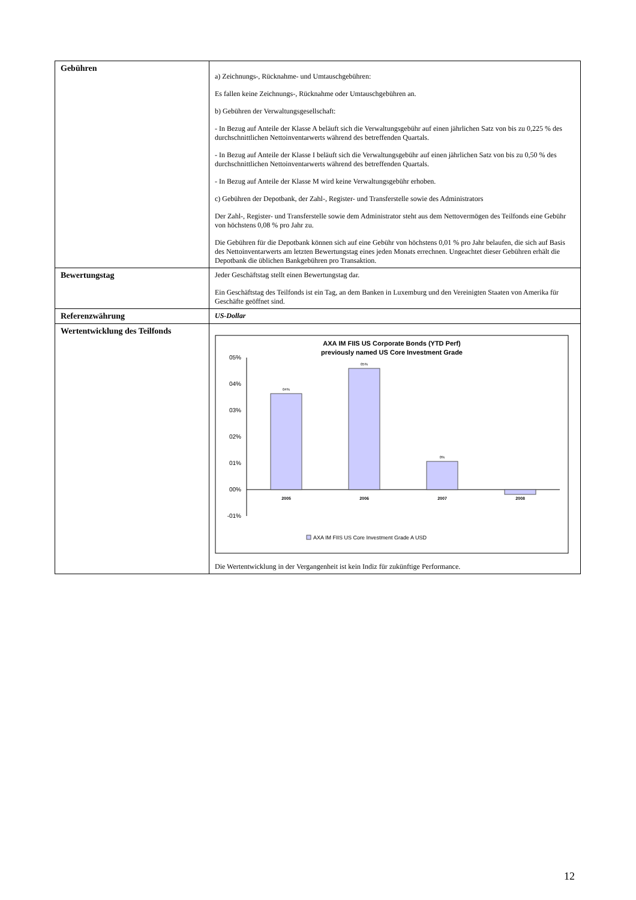| Gebühren | a) Zeichnungs-, Rücknahme- und Umtauschgebühren: Es fallen keine Zeichnungs-, Rücknahme oder Umtauschgebühren an. b) Gebühren der Verwaltungsgesellschaft: - In Bezug auf Anteile der Klasse A beläuft sich die Verwaltungsgebühr auf einen jährlichen Satz von bis zu 0,225 % des durchschnittlichen Nettoinventarwerts während des betreffenden Quartals. - In Bezug auf Anteile der Klasse I beläuft sich die Verwaltungsgebühr auf einen jährlichen Satz von bis zu 0,50 % des durchschnittlichen Nettoinventarwerts während des betreffenden Quartals. - In Bezug auf Anteile der Klasse M wird keine Verwaltungsgebühr erhoben. c) Gebühren der Depotbank, der Zahl-, Register- und Transferstelle sowie des Administrators Der Zahl-, Register- und Transferstelle sowie dem Administrator steht aus dem Nettovermögen des Teilfonds eine Gebühr von höchstens 0,08 % pro Jahr zu. Die Gebühren für die Depotbank können sich auf eine Gebühr von höchstens 0,01 % pro Jahr belaufen, die sich auf Basis des Nettoinventarwerts am letzten Bewertungstag eines jeden Monats errechnen. Ungeachtet dieser Gebühren erhält die Depotbank die üblichen Bankgebühren pro Transaktion. |
| Bewertungstag | Jeder Geschäftstag stellt einen Bewertungstag dar. Ein Geschäftstag des Teilfonds ist ein Tag, an dem Banken in Luxemburg und den Vereinigten Staaten von Amerika für Geschäfte geöffnet sind. |
| Referenzwährung | US-Dollar |
| Wertentwicklung des Teilfonds | AXA IM FIIS US Corporate Bonds (YTD Perf) previously named US Core Investment Grade 05% 04% 03% 02% 01% 00% -01% 04% 05% 0% 2005 2006 2007 2008 AXA IM FIIS US Core Investment Grade A USD Die Wertentwicklung in der Vergangenheit ist kein Indiz für zukünftige Performance. |
12